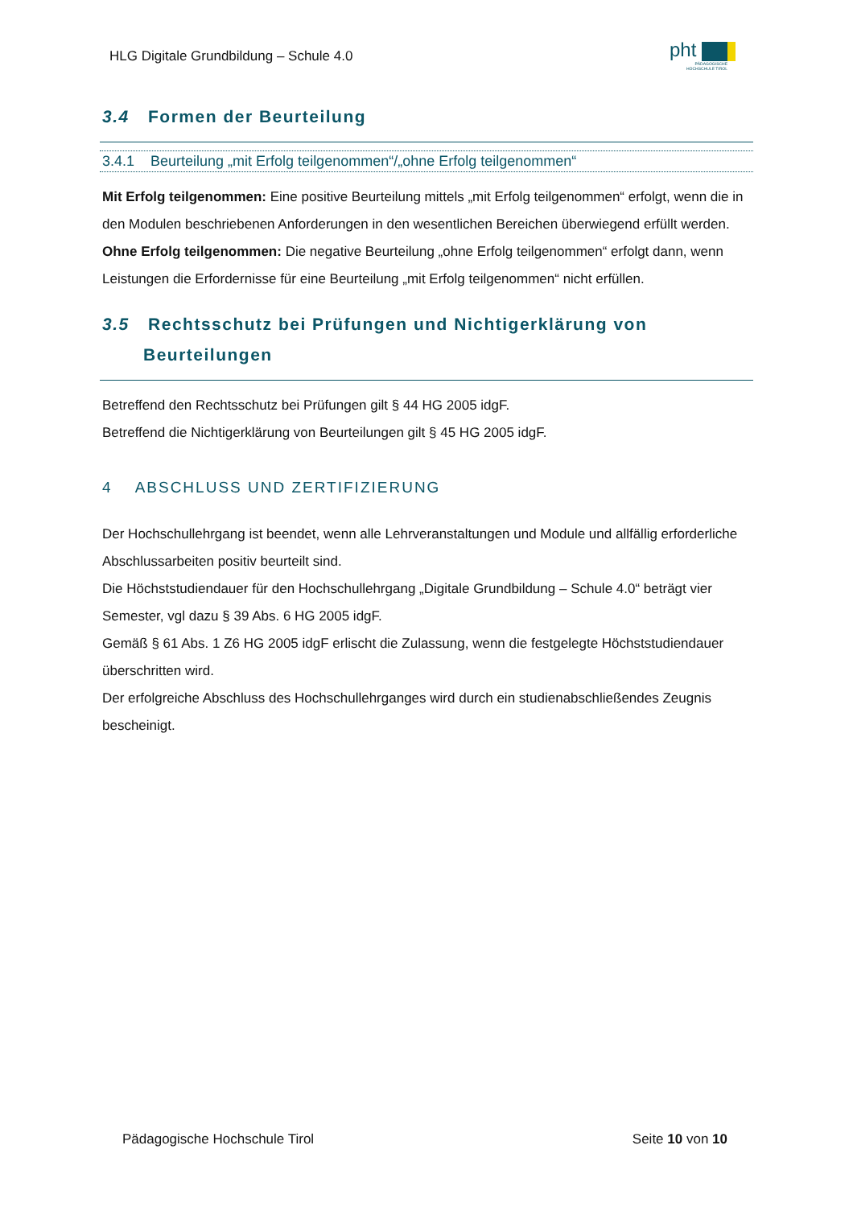HLG Digitale Grundbildung – Schule 4.0
pht
PÄDAGOGISCHE
HOCHSCHULE TIROL
3.4 Formen der Beurteilung
3.4.1 Beurteilung „mit Erfolg teilgenommen“/„ohne Erfolg teilgenommen“
Mit Erfolg teilgenommen: Eine positive Beurteilung mittels „mit Erfolg teilgenommen“ erfolgt, wenn die in den Modulen beschriebenen Anforderungen in den wesentlichen Bereichen überwiegend erfüllt werden.
Ohne Erfolg teilgenommen: Die negative Beurteilung „ohne Erfolg teilgenommen“ erfolgt dann, wenn Leistungen die Erfordernisse für eine Beurteilung „mit Erfolg teilgenommen“ nicht erfüllen.
3.5 Rechtsschutz bei Prüfungen und Nichtigerklärung von Beurteilungen
Betreffend den Rechtsschutz bei Prüfungen gilt § 44 HG 2005 idgF.
Betreffend die Nichtigerklärung von Beurteilungen gilt § 45 HG 2005 idgF.
4 ABSCHLUSS UND ZERTIFIZIERUNG
Der Hochschullehrgang ist beendet, wenn alle Lehrveranstaltungen und Module und allfällig erforderliche Abschlussarbeiten positiv beurteilt sind.
Die Höchststudiendauer für den Hochschullehrgang „Digitale Grundbildung – Schule 4.0“ beträgt vier Semester, vgl dazu § 39 Abs. 6 HG 2005 idgF.
Gemäß § 61 Abs. 1 Z6 HG 2005 idgF erlischt die Zulassung, wenn die festgelegte Höchststudiendauer überschritten wird.
Der erfolgreiche Abschluss des Hochschullehrganges wird durch ein studienabschließendes Zeugnis bescheinigt.
Pädagogische Hochschule Tirol Seite 10 von 10